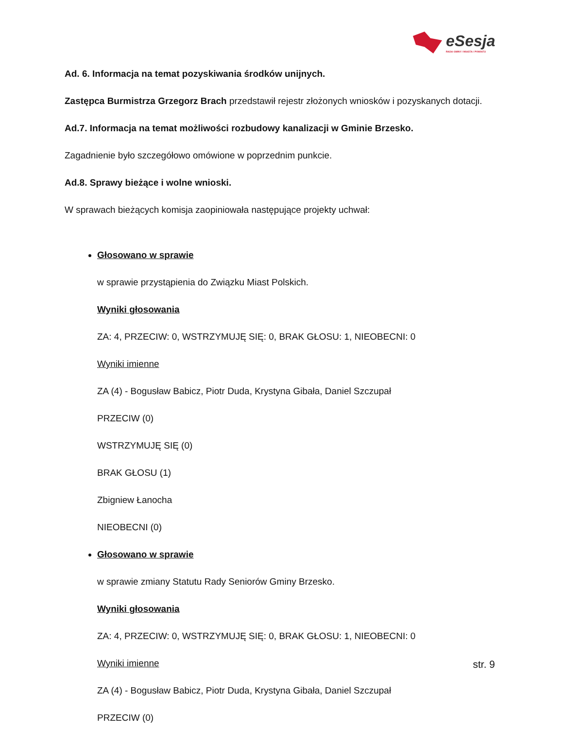eSesja
RADA GMINY / MIASTA / POWIATU
Ad. 6. Informacja na temat pozyskiwania środków unijnych.
Zastępca Burmistrza Grzegorz Brach przedstawił rejestr złożonych wniosków i pozyskanych dotacji.
Ad.7. Informacja na temat możliwości rozbudowy kanalizacji w Gminie Brzesko.
Zagadnienie było szczegółowo omówione w poprzednim punkcie.
Ad.8. Sprawy bieżące i wolne wnioski.
W sprawach bieżących komisja zaopiniowała następujące projekty uchwał:
Głosowano w sprawie
w sprawie przystąpienia do Związku Miast Polskich.
Wyniki głosowania
ZA: 4, PRZECIW: 0, WSTRZYMUJĘ SIĘ: 0, BRAK GŁOSU: 1, NIEOBECNI: 0
Wyniki imienne
ZA (4) - Bogusław Babicz, Piotr Duda, Krystyna Gibała, Daniel Szczupał
PRZECIW (0)
WSTRZYMUJĘ SIĘ (0)
BRAK GŁOSU (1)
Zbigniew Łanocha
NIEOBECNI (0)
Głosowano w sprawie
w sprawie zmiany Statutu Rady Seniorów Gminy Brzesko.
Wyniki głosowania
ZA: 4, PRZECIW: 0, WSTRZYMUJĘ SIĘ: 0, BRAK GŁOSU: 1, NIEOBECNI: 0
Wyniki imienne
ZA (4) - Bogusław Babicz, Piotr Duda, Krystyna Gibała, Daniel Szczupał
PRZECIW (0)
str. 9